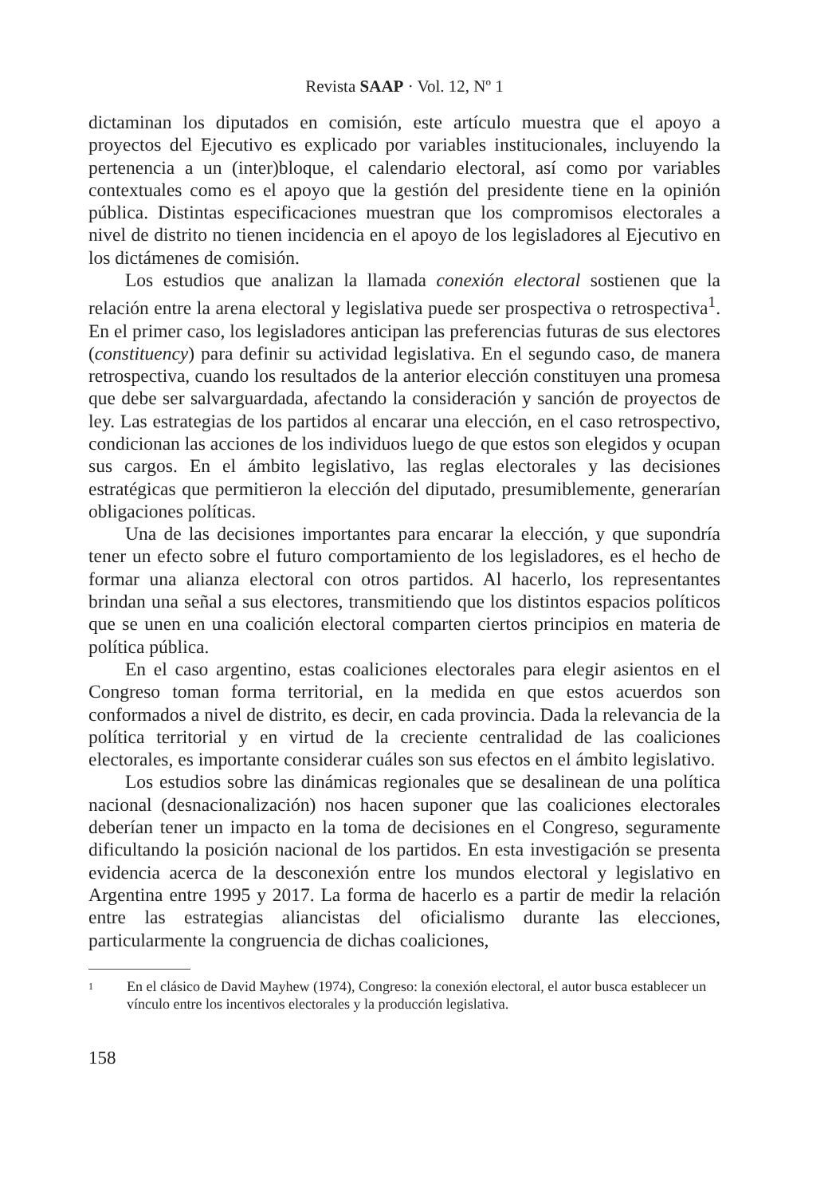Revista SAAP · Vol. 12, Nº 1
dictaminan los diputados en comisión, este artículo muestra que el apoyo a proyectos del Ejecutivo es explicado por variables institucionales, incluyendo la pertenencia a un (inter)bloque, el calendario electoral, así como por variables contextuales como es el apoyo que la gestión del presidente tiene en la opinión pública. Distintas especificaciones muestran que los compromisos electorales a nivel de distrito no tienen incidencia en el apoyo de los legisladores al Ejecutivo en los dictámenes de comisión.
Los estudios que analizan la llamada conexión electoral sostienen que la relación entre la arena electoral y legislativa puede ser prospectiva o retrospectiva<sup>1</sup>. En el primer caso, los legisladores anticipan las preferencias futuras de sus electores (constituency) para definir su actividad legislativa. En el segundo caso, de manera retrospectiva, cuando los resultados de la anterior elección constituyen una promesa que debe ser salvarguardada, afectando la consideración y sanción de proyectos de ley. Las estrategias de los partidos al encarar una elección, en el caso retrospectivo, condicionan las acciones de los individuos luego de que estos son elegidos y ocupan sus cargos. En el ámbito legislativo, las reglas electorales y las decisiones estratégicas que permitieron la elección del diputado, presumiblemente, generarían obligaciones políticas.
Una de las decisiones importantes para encarar la elección, y que supondría tener un efecto sobre el futuro comportamiento de los legisladores, es el hecho de formar una alianza electoral con otros partidos. Al hacerlo, los representantes brindan una señal a sus electores, transmitiendo que los distintos espacios políticos que se unen en una coalición electoral comparten ciertos principios en materia de política pública.
En el caso argentino, estas coaliciones electorales para elegir asientos en el Congreso toman forma territorial, en la medida en que estos acuerdos son conformados a nivel de distrito, es decir, en cada provincia. Dada la relevancia de la política territorial y en virtud de la creciente centralidad de las coaliciones electorales, es importante considerar cuáles son sus efectos en el ámbito legislativo.
Los estudios sobre las dinámicas regionales que se desalinean de una política nacional (desnacionalización) nos hacen suponer que las coaliciones electorales deberían tener un impacto en la toma de decisiones en el Congreso, seguramente dificultando la posición nacional de los partidos. En esta investigación se presenta evidencia acerca de la desconexión entre los mundos electoral y legislativo en Argentina entre 1995 y 2017. La forma de hacerlo es a partir de medir la relación entre las estrategias aliancistas del oficialismo durante las elecciones, particularmente la congruencia de dichas coaliciones,
1 En el clásico de David Mayhew (1974), Congreso: la conexión electoral, el autor busca establecer un vínculo entre los incentivos electorales y la producción legislativa.
158